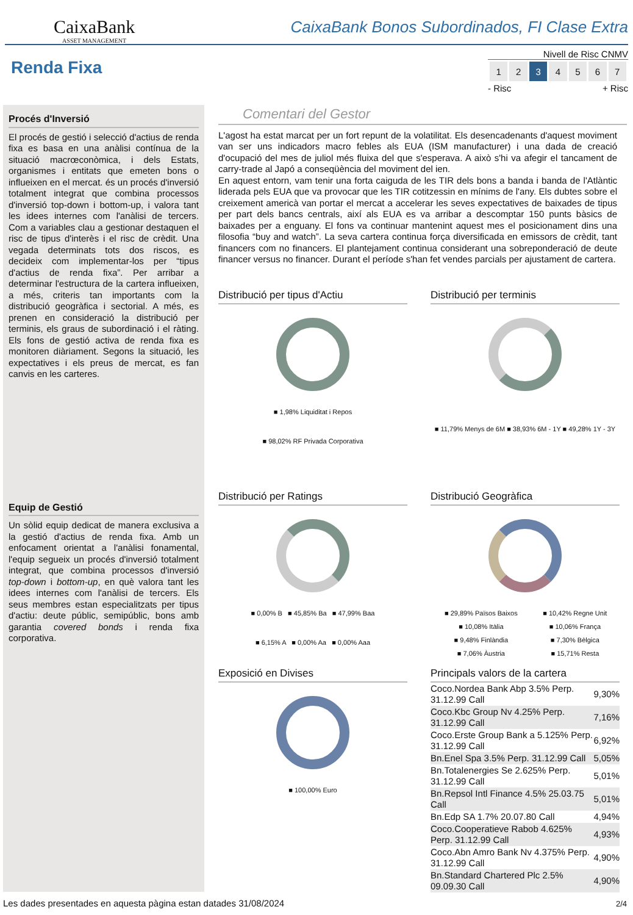CaixaBank
ASSET MANAGEMENT
CaixaBank Bonos Subordinados, FI Clase Extra
Renda Fixa
Nivell de Risc CNMV
| 1 | 2 | 3 | 4 | 5 | 6 | 7 |
- Risc + Risc
Procés d'Inversió
El procés de gestió i selecció d'actius de renda fixa es basa en una anàlisi contínua de la situació macrœconòmica, i dels Estats, organismes i entitats que emeten bons o influeixen en el mercat. és un procés d'inversió totalment integrat que combina processos d'inversió top-down i bottom-up, i valora tant les idees internes com l'anàlisi de tercers. Com a variables clau a gestionar destaquen el risc de tipus d'interès i el risc de crèdit. Una vegada determinats tots dos riscos, es decideix com implementar-los per “tipus d'actius de renda fixa”. Per arribar a determinar l'estructura de la cartera influeixen, a més, criteris tan importants com la distribució geogràfica i sectorial. A més, es prenen en consideració la distribució per terminis, els graus de subordinació i el ràting. Els fons de gestió activa de renda fixa es monitoren diàriament. Segons la situació, les expectatives i els preus de mercat, es fan canvis en les carteres.
Equip de Gestió
Un sòlid equip dedicat de manera exclusiva a la gestió d'actius de renda fixa. Amb un enfocament orientat a l'anàlisi fonamental, l'equip segueix un procés d'inversió totalment integrat, que combina processos d'inversió top-down i bottom-up, en què valora tant les idees internes com l'anàlisi de tercers. Els seus membres estan especialitzats per tipus d'actiu: deute públic, semipúblic, bons amb garantia covered bonds i renda fixa corporativa.
Comentari del Gestor
L'agost ha estat marcat per un fort repunt de la volatilitat. Els desencadenants d'aquest moviment van ser uns indicadors macro febles als EUA (ISM manufacturer) i una dada de creació d'ocupació del mes de juliol més fluixa del que s'esperava. A això s'hi va afegir el tancament de carry-trade al Japó a conseqüència del moviment del ien.
En aquest entorn, vam tenir una forta caiguda de les TIR dels bons a banda i banda de l'Atlàntic liderada pels EUA que va provocar que les TIR cotitzessin en mínims de l'any. Els dubtes sobre el creixement americà van portar el mercat a accelerar les seves expectatives de baixades de tipus per part dels bancs centrals, així als EUA es va arribar a descomptar 150 punts bàsics de baixades per a enguany. El fons va continuar mantenint aquest mes el posicionament dins una filosofia “buy and watch”. La seva cartera continua força diversificada en emissors de crèdit, tant financers com no financers. El plantejament continua considerant una sobreponderació de deute financer versus no financer. Durant el període s'han fet vendes parcials per ajustament de cartera.
Distribució per tipus d'Actiu
■ 1,98% Liquiditat i Repos
■ 98,02% RF Privada Corporativa
Distribució per terminis
■ 11,79% Menys de 6M ■ 38,93% 6M - 1Y ■ 49,28% 1Y - 3Y
Distribució per Ratings
■ 0,00% B ■ 45,85% Ba ■ 47,99% Baa
■ 6,15% A ■ 0,00% Aa ■ 0,00% Aaa
Distribució Geogràfica
| ■ 29,89% Països Baixos | ■ 10,42% Regne Unit |
| ■ 10,08% Itàlia | ■ 10,06% França |
| ■ 9,48% Finlàndia | ■ 7,30% Bèlgica |
| ■ 7,06% Àustria | ■ 15,71% Resta |
Exposició en Divises
■ 100,00% Euro
Principals valors de la cartera
| Coco.Nordea Bank Abp 3.5% Perp. 31.12.99 Call | 9,30% |
| Coco.Kbc Group Nv 4.25% Perp. 31.12.99 Call | 7,16% |
| Coco.Erste Group Bank a 5.125% Perp. 31.12.99 Call | 6,92% |
| Bn.Enel Spa 3.5% Perp. 31.12.99 Call | 5,05% |
| Bn.Totalenergies Se 2.625% Perp. 31.12.99 Call | 5,01% |
| Bn.Repsol Intl Finance 4.5% 25.03.75 Call | 5,01% |
| Bn.Edp SA 1.7% 20.07.80 Call | 4,94% |
| Coco.Cooperatieve Rabob 4.625% Perp. 31.12.99 Call | 4,93% |
| Coco.Abn Amro Bank Nv 4.375% Perp. 31.12.99 Call | 4,90% |
| Bn.Standard Chartered Plc 2.5% 09.09.30 Call | 4,90% |
Les dades presentades en aquesta pàgina estan datades 31/08/2024
2/4